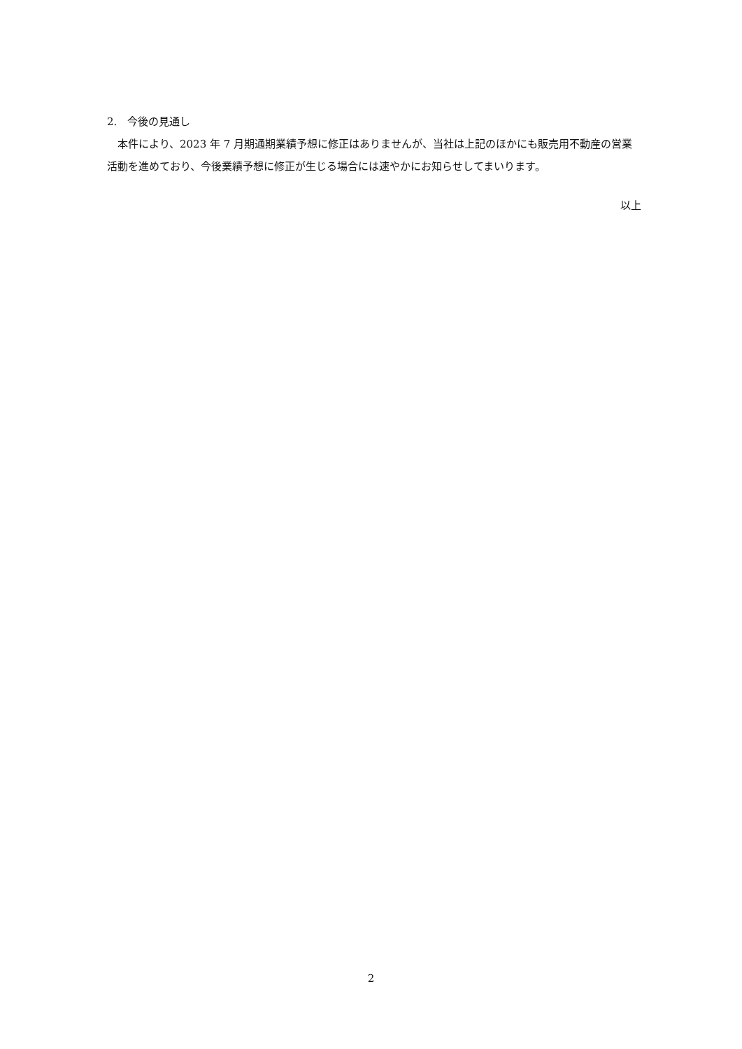2.　今後の見通し
　本件により、2023 年 7 月期通期業績予想に修正はありませんが、当社は上記のほかにも販売用不動産の営業活動を進めており、今後業績予想に修正が生じる場合には速やかにお知らせしてまいります。
以上
2